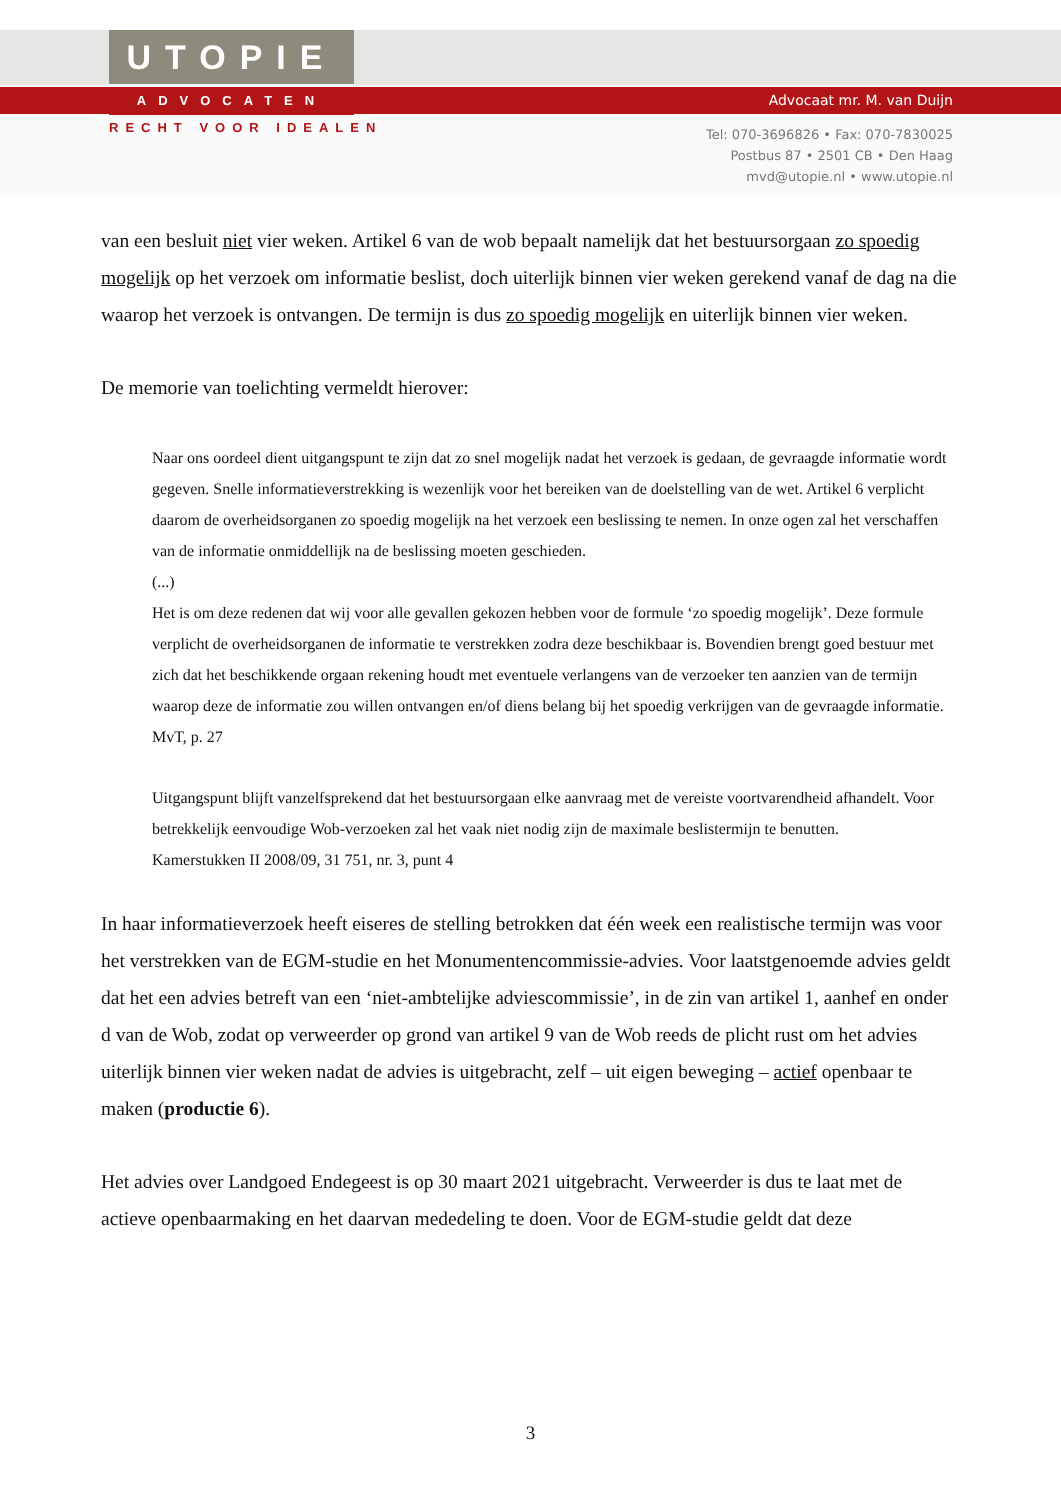UTOPIE
ADVOCATEN
RECHT VOOR IDEALEN
Advocaat mr. M. van Duijn
Tel: 070-3696826 • Fax: 070-7830025
Postbus 87 • 2501 CB • Den Haag
mvd@utopie.nl • www.utopie.nl
van een besluit niet vier weken. Artikel 6 van de wob bepaalt namelijk dat het bestuursorgaan zo spoedig mogelijk op het verzoek om informatie beslist, doch uiterlijk binnen vier weken gerekend vanaf de dag na die waarop het verzoek is ontvangen. De termijn is dus zo spoedig mogelijk en uiterlijk binnen vier weken.
De memorie van toelichting vermeldt hierover:
Naar ons oordeel dient uitgangspunt te zijn dat zo snel mogelijk nadat het verzoek is gedaan, de gevraagde informatie wordt gegeven. Snelle informatieverstrekking is wezenlijk voor het bereiken van de doelstelling van de wet. Artikel 6 verplicht daarom de overheidsorganen zo spoedig mogelijk na het verzoek een beslissing te nemen. In onze ogen zal het verschaffen van de informatie onmiddellijk na de beslissing moeten geschieden.
(...)
Het is om deze redenen dat wij voor alle gevallen gekozen hebben voor de formule ‘zo spoedig mogelijk’. Deze formule verplicht de overheidsorganen de informatie te verstrekken zodra deze beschikbaar is. Bovendien brengt goed bestuur met zich dat het beschikkende orgaan rekening houdt met eventuele verlangens van de verzoeker ten aanzien van de termijn waarop deze de informatie zou willen ontvangen en/of diens belang bij het spoedig verkrijgen van de gevraagde informatie.
MvT, p. 27
Uitgangspunt blijft vanzelfsprekend dat het bestuursorgaan elke aanvraag met de vereiste voortvarendheid afhandelt. Voor betrekkelijk eenvoudige Wob-verzoeken zal het vaak niet nodig zijn de maximale beslistermijn te benutten.
Kamerstukken II 2008/09, 31 751, nr. 3, punt 4
In haar informatieverzoek heeft eiseres de stelling betrokken dat één week een realistische termijn was voor het verstrekken van de EGM-studie en het Monumentencommissie-advies. Voor laatstgenoemde advies geldt dat het een advies betreft van een ‘niet-ambtelijke adviescommissie’, in de zin van artikel 1, aanhef en onder d van de Wob, zodat op verweerder op grond van artikel 9 van de Wob reeds de plicht rust om het advies uiterlijk binnen vier weken nadat de advies is uitgebracht, zelf – uit eigen beweging – actief openbaar te maken (productie 6).
Het advies over Landgoed Endegeest is op 30 maart 2021 uitgebracht. Verweerder is dus te laat met de actieve openbaarmaking en het daarvan mededeling te doen. Voor de EGM-studie geldt dat deze
3